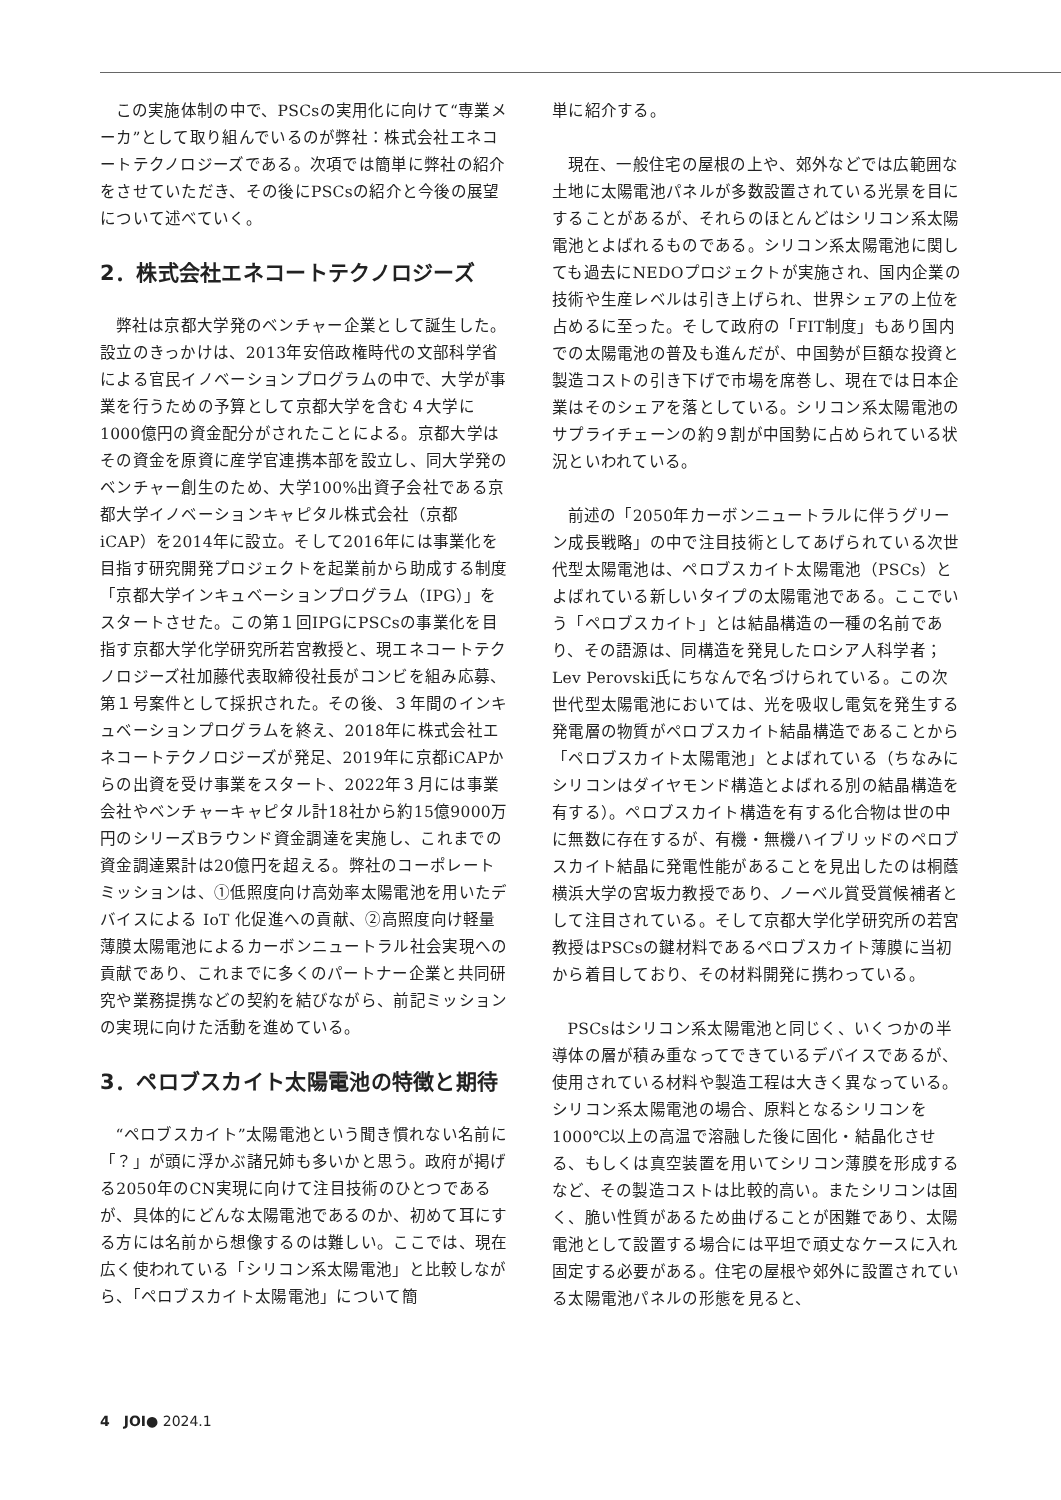この実施体制の中で、PSCsの実用化に向けて“専業メーカ”として取り組んでいるのが弊社：株式会社エネコートテクノロジーズである。次項では簡単に弊社の紹介をさせていただき、その後にPSCsの紹介と今後の展望について述べていく。
2．株式会社エネコートテクノロジーズ
弊社は京都大学発のベンチャー企業として誕生した。設立のきっかけは、2013年安倍政権時代の文部科学省による官民イノベーションプログラムの中で、大学が事業を行うための予算として京都大学を含む４大学に1000億円の資金配分がされたことによる。京都大学はその資金を原資に産学官連携本部を設立し、同大学発のベンチャー創生のため、大学100%出資子会社である京都大学イノベーションキャピタル株式会社（京都iCAP）を2014年に設立。そして2016年には事業化を目指す研究開発プロジェクトを起業前から助成する制度「京都大学インキュベーションプログラム（IPG）」をスタートさせた。この第１回IPGにPSCsの事業化を目指す京都大学化学研究所若宮教授と、現エネコートテクノロジーズ社加藤代表取締役社長がコンビを組み応募、第１号案件として採択された。その後、３年間のインキュベーションプログラムを終え、2018年に株式会社エネコートテクノロジーズが発足、2019年に京都iCAPからの出資を受け事業をスタート、2022年３月には事業会社やベンチャーキャピタル計18社から約15億9000万円のシリーズBラウンド資金調達を実施し、これまでの資金調達累計は20億円を超える。弊社のコーポレートミッションは、①低照度向け高効率太陽電池を用いたデバイスによる IoT 化促進への貢献、②高照度向け軽量薄膜太陽電池によるカーボンニュートラル社会実現への貢献であり、これまでに多くのパートナー企業と共同研究や業務提携などの契約を結びながら、前記ミッションの実現に向けた活動を進めている。
3．ペロブスカイト太陽電池の特徴と期待
“ペロブスカイト”太陽電池という聞き慣れない名前に「？」が頭に浮かぶ諸兄姉も多いかと思う。政府が掲げる2050年のCN実現に向けて注目技術のひとつであるが、具体的にどんな太陽電池であるのか、初めて耳にする方には名前から想像するのは難しい。ここでは、現在広く使われている「シリコン系太陽電池」と比較しながら、「ペロブスカイト太陽電池」について簡
単に紹介する。
現在、一般住宅の屋根の上や、郊外などでは広範囲な土地に太陽電池パネルが多数設置されている光景を目にすることがあるが、それらのほとんどはシリコン系太陽電池とよばれるものである。シリコン系太陽電池に関しても過去にNEDOプロジェクトが実施され、国内企業の技術や生産レベルは引き上げられ、世界シェアの上位を占めるに至った。そして政府の「FIT制度」もあり国内での太陽電池の普及も進んだが、中国勢が巨額な投資と製造コストの引き下げで市場を席巻し、現在では日本企業はそのシェアを落としている。シリコン系太陽電池のサプライチェーンの約９割が中国勢に占められている状況といわれている。
前述の「2050年カーボンニュートラルに伴うグリーン成長戦略」の中で注目技術としてあげられている次世代型太陽電池は、ペロブスカイト太陽電池（PSCs）とよばれている新しいタイプの太陽電池である。ここでいう「ペロブスカイト」とは結晶構造の一種の名前であり、その語源は、同構造を発見したロシア人科学者；Lev Perovski氏にちなんで名づけられている。この次世代型太陽電池においては、光を吸収し電気を発生する発電層の物質がペロブスカイト結晶構造であることから「ペロブスカイト太陽電池」とよばれている（ちなみにシリコンはダイヤモンド構造とよばれる別の結晶構造を有する）。ペロブスカイト構造を有する化合物は世の中に無数に存在するが、有機・無機ハイブリッドのペロブスカイト結晶に発電性能があることを見出したのは桐蔭横浜大学の宮坂力教授であり、ノーベル賞受賞候補者として注目されている。そして京都大学化学研究所の若宮教授はPSCsの鍵材料であるペロブスカイト薄膜に当初から着目しており、その材料開発に携わっている。
PSCsはシリコン系太陽電池と同じく、いくつかの半導体の層が積み重なってできているデバイスであるが、使用されている材料や製造工程は大きく異なっている。シリコン系太陽電池の場合、原料となるシリコンを1000℃以上の高温で溶融した後に固化・結晶化させる、もしくは真空装置を用いてシリコン薄膜を形成するなど、その製造コストは比較的高い。またシリコンは固く、脆い性質があるため曲げることが困難であり、太陽電池として設置する場合には平坦で頑丈なケースに入れ固定する必要がある。住宅の屋根や郊外に設置されている太陽電池パネルの形態を見ると、
4　JOI● 2024.1